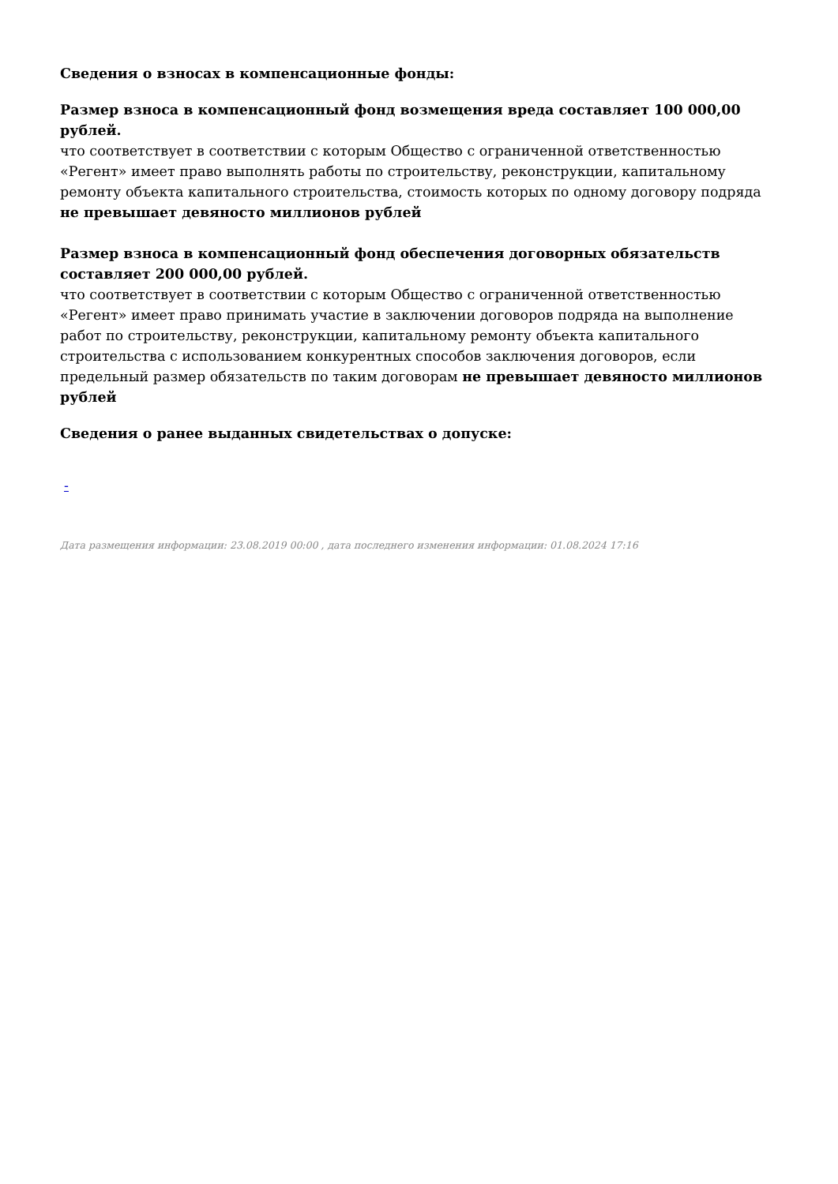Сведения о взносах в компенсационные фонды:
Размер взноса в компенсационный фонд возмещения вреда составляет 100 000,00 рублей.
что соответствует в соответствии с которым Общество с ограниченной ответственностью «Регент» имеет право выполнять работы по строительству, реконструкции, капитальному ремонту объекта капитального строительства, стоимость которых по одному договору подряда не превышает девяносто миллионов рублей
Размер взноса в компенсационный фонд обеспечения договорных обязательств составляет 200 000,00 рублей.
что соответствует в соответствии с которым Общество с ограниченной ответственностью «Регент» имеет право принимать участие в заключении договоров подряда на выполнение работ по строительству, реконструкции, капитальному ремонту объекта капитального строительства с использованием конкурентных способов заключения договоров, если предельный размер обязательств по таким договорам не превышает девяносто миллионов рублей
Сведения о ранее выданных свидетельствах о допуске:
-
Дата размещения информации: 23.08.2019 00:00 , дата последнего изменения информации: 01.08.2024 17:16